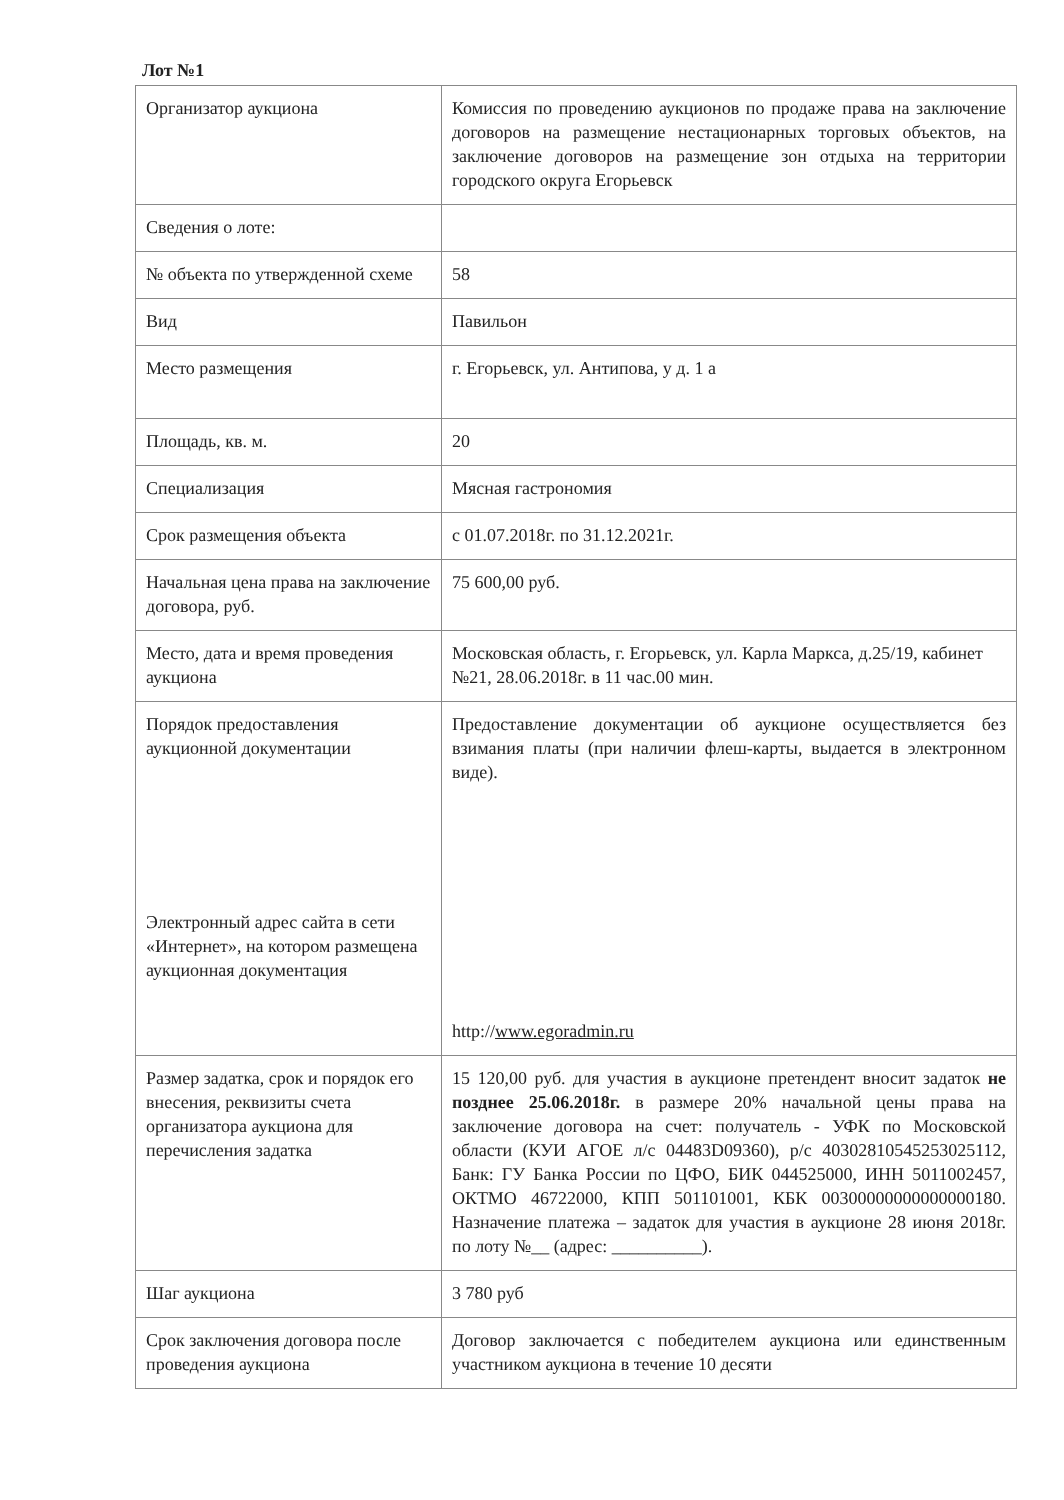Лот №1
| Организатор аукциона | Комиссия по проведению аукционов по продаже права на заключение договоров на размещение нестационарных торговых объектов, на заключение договоров на размещение зон отдыха на территории городского округа Егорьевск |
| Сведения о лоте: | |
| № объекта по утвержденной схеме | 58 |
| Вид | Павильон |
| Место размещения | г. Егорьевск, ул. Антипова, у д. 1 а |
| Площадь, кв. м. | 20 |
| Специализация | Мясная гастрономия |
| Срок размещения объекта | с 01.07.2018г. по 31.12.2021г. |
| Начальная цена права на заключение договора, руб. | 75 600,00 руб. |
| Место, дата и время проведения аукциона | Московская область, г. Егорьевск, ул. Карла Маркса, д.25/19, кабинет №21, 28.06.2018г. в 11 час.00 мин. |
| Порядок предоставления аукционной документации Электронный адрес сайта в сети «Интернет», на котором размещена аукционная документация | Предоставление документации об аукционе осуществляется без взимания платы (при наличии флеш-карты, выдается в электронном виде). http:// www.egoradmin.ru |
| Размер задатка, срок и порядок его внесения, реквизиты счета организатора аукциона для перечисления задатка | 15 120,00 руб. для участия в аукционе претендент вносит задаток не позднее 25.06.2018г. в размере 20% начальной цены права на заключение договора на счет: получатель - УФК по Московской области (КУИ АГОЕ л/с 04483D09360), р/с 40302810545253025112, Банк: ГУ Банка России по ЦФО, БИК 044525000, ИНН 5011002457, ОКТМО 46722000, КПП 501101001, КБК 00300000000000000180. Назначение платежа – задаток для участия в аукционе 28 июня 2018г. по лоту №__ (адрес: __________). |
| Шаг аукциона | 3 780 руб |
| Срок заключения договора после проведения аукциона | Договор заключается с победителем аукциона или единственным участником аукциона в течение 10 десяти |